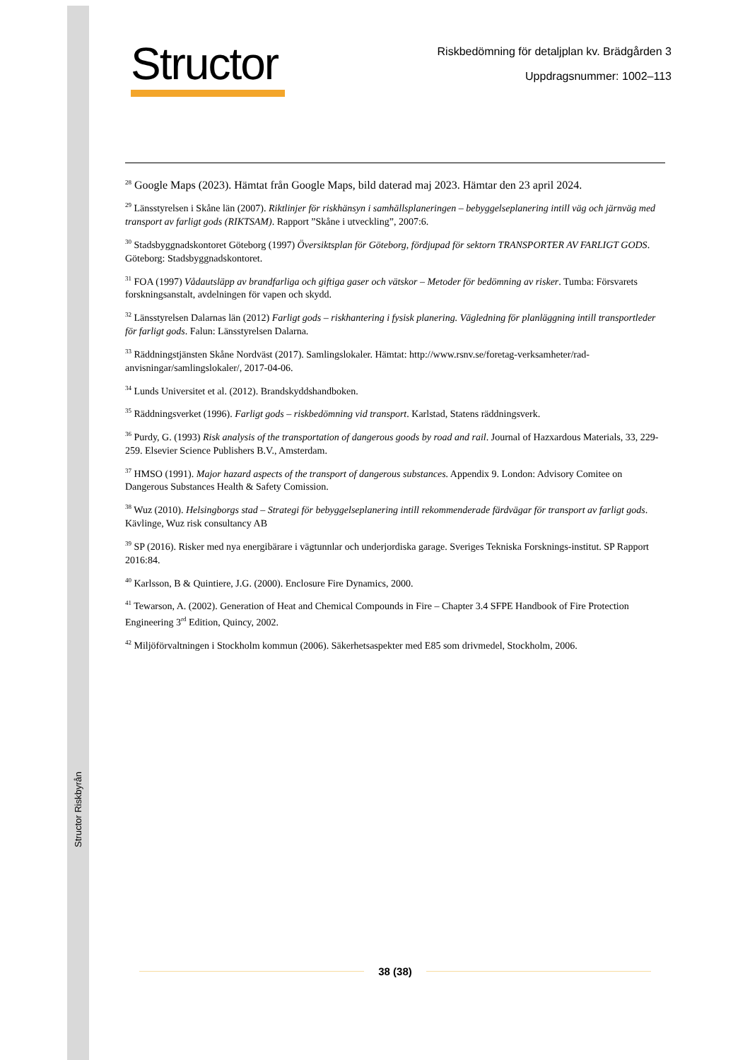Structor Riskbyrån
Structor
Riskbedömning för detaljplan kv. Brädgården 3
Uppdragsnummer: 1002–113
<sup>28</sup> Google Maps (2023). Hämtat från Google Maps, bild daterad maj 2023. Hämtar den 23 april 2024.
<sup>29</sup> Länsstyrelsen i Skåne län (2007). Riktlinjer för riskhänsyn i samhällsplaneringen – bebyggelseplanering intill väg och järnväg med transport av farligt gods (RIKTSAM). Rapport ”Skåne i utveckling”, 2007:6.
<sup>30</sup> Stadsbyggnadskontoret Göteborg (1997) Översiktsplan för Göteborg, fördjupad för sektorn TRANSPORTER AV FARLIGT GODS. Göteborg: Stadsbyggnadskontoret.
<sup>31</sup> FOA (1997) Vådautsläpp av brandfarliga och giftiga gaser och vätskor – Metoder för bedömning av risker. Tumba: Försvarets forskningsanstalt, avdelningen för vapen och skydd.
<sup>32</sup> Länsstyrelsen Dalarnas län (2012) Farligt gods – riskhantering i fysisk planering. Vägledning för planläggning intill transportleder för farligt gods. Falun: Länsstyrelsen Dalarna.
<sup>33</sup> Räddningstjänsten Skåne Nordväst (2017). Samlingslokaler. Hämtat: http://www.rsnv.se/foretag-verksamheter/rad-anvisningar/samlingslokaler/, 2017-04-06.
<sup>34</sup> Lunds Universitet et al. (2012). Brandskyddshandboken.
<sup>35</sup> Räddningsverket (1996). Farligt gods – riskbedömning vid transport. Karlstad, Statens räddningsverk.
<sup>36</sup> Purdy, G. (1993) Risk analysis of the transportation of dangerous goods by road and rail. Journal of Hazxardous Materials, 33, 229-259. Elsevier Science Publishers B.V., Amsterdam.
<sup>37</sup> HMSO (1991). Major hazard aspects of the transport of dangerous substances. Appendix 9. London: Advisory Comitee on Dangerous Substances Health & Safety Comission.
<sup>38</sup> Wuz (2010). Helsingborgs stad – Strategi för bebyggelseplanering intill rekommenderade färdvägar för transport av farligt gods. Kävlinge, Wuz risk consultancy AB
<sup>39</sup> SP (2016). Risker med nya energibärare i vägtunnlar och underjordiska garage. Sveriges Tekniska Forsknings-institut. SP Rapport 2016:84.
<sup>40</sup> Karlsson, B & Quintiere, J.G. (2000). Enclosure Fire Dynamics, 2000.
<sup>41</sup> Tewarson, A. (2002). Generation of Heat and Chemical Compounds in Fire – Chapter 3.4 SFPE Handbook of Fire Protection Engineering 3<sup>rd</sup> Edition, Quincy, 2002.
<sup>42</sup> Miljöförvaltningen i Stockholm kommun (2006). Säkerhetsaspekter med E85 som drivmedel, Stockholm, 2006.
38 (38)